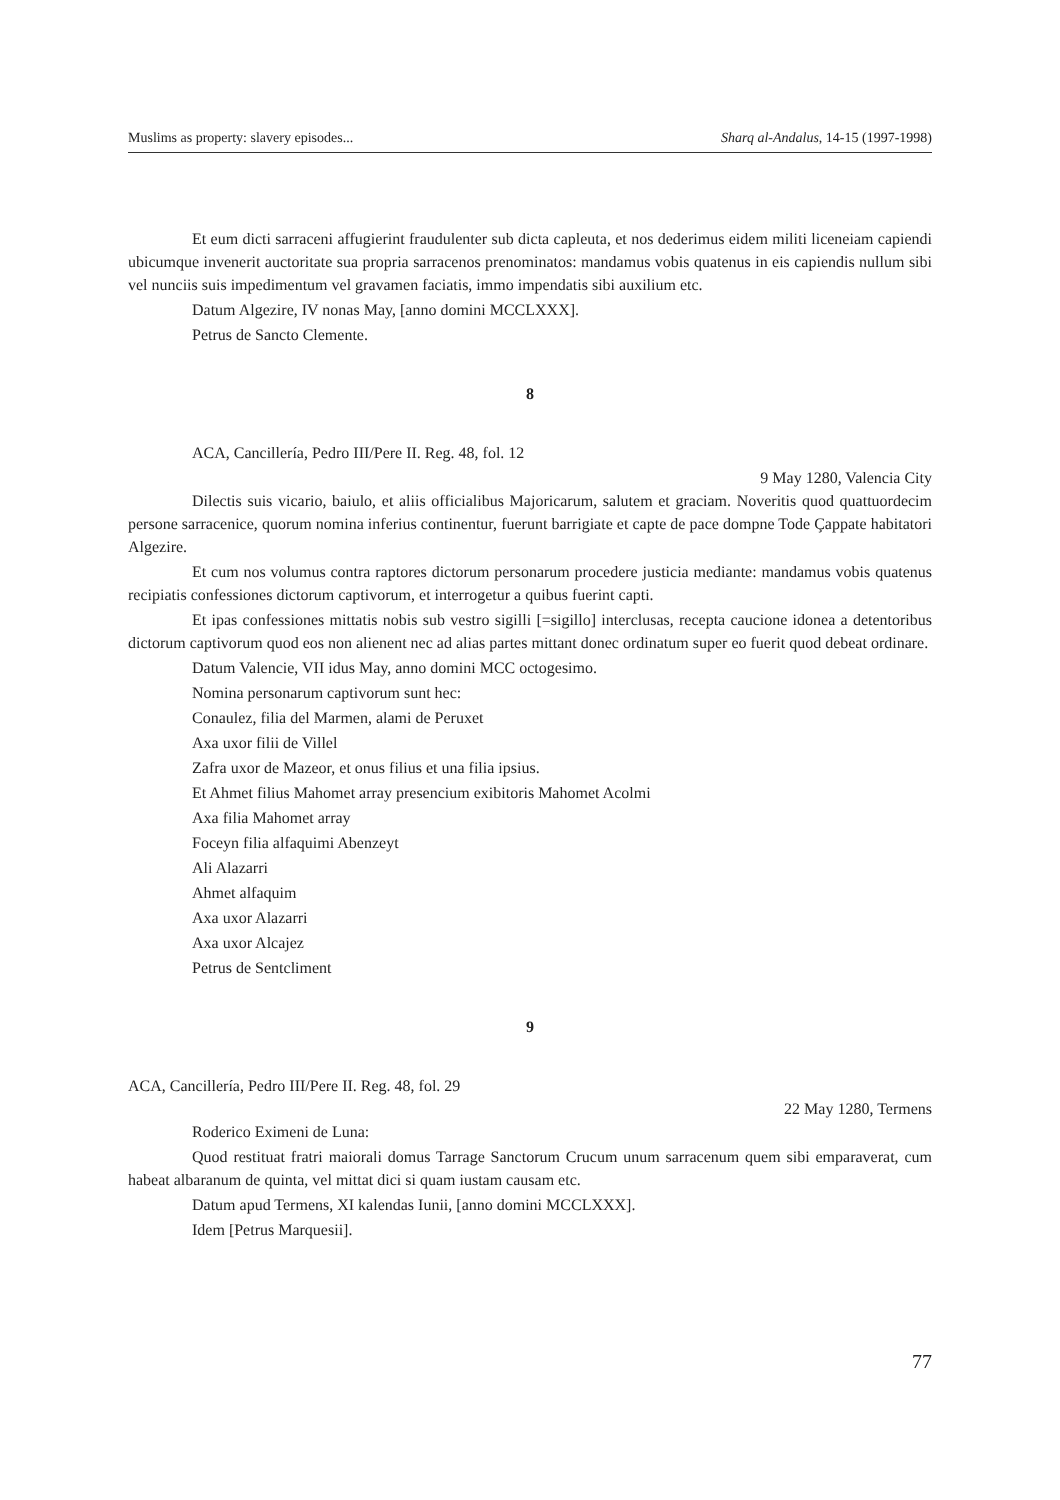Muslims as property: slavery episodes... Sharq al-Andalus, 14-15 (1997-1998)
Et eum dicti sarraceni affugierint fraudulenter sub dicta capleuta, et nos dederimus eidem militi liceneiam capiendi ubicumque invenerit auctoritate sua propria sarracenos prenominatos: mandamus vobis quatenus in eis capiendis nullum sibi vel nunciis suis impedimentum vel gravamen faciatis, immo impendatis sibi auxilium etc.
Datum Algezire, IV nonas May, [anno domini MCCLXXX].
Petrus de Sancto Clemente.
8
ACA, Cancillería, Pedro III/Pere II. Reg. 48, fol. 12
9 May 1280, Valencia City
Dilectis suis vicario, baiulo, et aliis officialibus Majoricarum, salutem et graciam. Noveritis quod quattuordecim persone sarracenice, quorum nomina inferius continentur, fuerunt barrigiate et capte de pace dompne Tode Çappate habitatori Algezire.
Et cum nos volumus contra raptores dictorum personarum procedere justicia mediante: mandamus vobis quatenus recipiatis confessiones dictorum captivorum, et interrogetur a quibus fuerint capti.
Et ipas confessiones mittatis nobis sub vestro sigilli [=sigillo] interclusas, recepta caucione idonea a detentoribus dictorum captivorum quod eos non alienent nec ad alias partes mittant donec ordinatum super eo fuerit quod debeat ordinare.
Datum Valencie, VII idus May, anno domini MCC octogesimo.
Nomina personarum captivorum sunt hec:
Conaulez, filia del Marmen, alami de Peruxet
Axa uxor filii de Villel
Zafra uxor de Mazeor, et onus filius et una filia ipsius.
Et Ahmet filius Mahomet array presencium exibitoris Mahomet Acolmi
Axa filia Mahomet array
Foceyn filia alfaquimi Abenzeyt
Ali Alazarri
Ahmet alfaquim
Axa uxor Alazarri
Axa uxor Alcajez
Petrus de Sentcliment
9
ACA, Cancillería, Pedro III/Pere II. Reg. 48, fol. 29
22 May 1280, Termens
Roderico Eximeni de Luna:
Quod restituat fratri maiorali domus Tarrage Sanctorum Crucum unum sarracenum quem sibi emparaverat, cum habeat albaranum de quinta, vel mittat dici si quam iustam causam etc.
Datum apud Termens, XI kalendas Iunii, [anno domini MCCLXXX].
Idem [Petrus Marquesii].
77